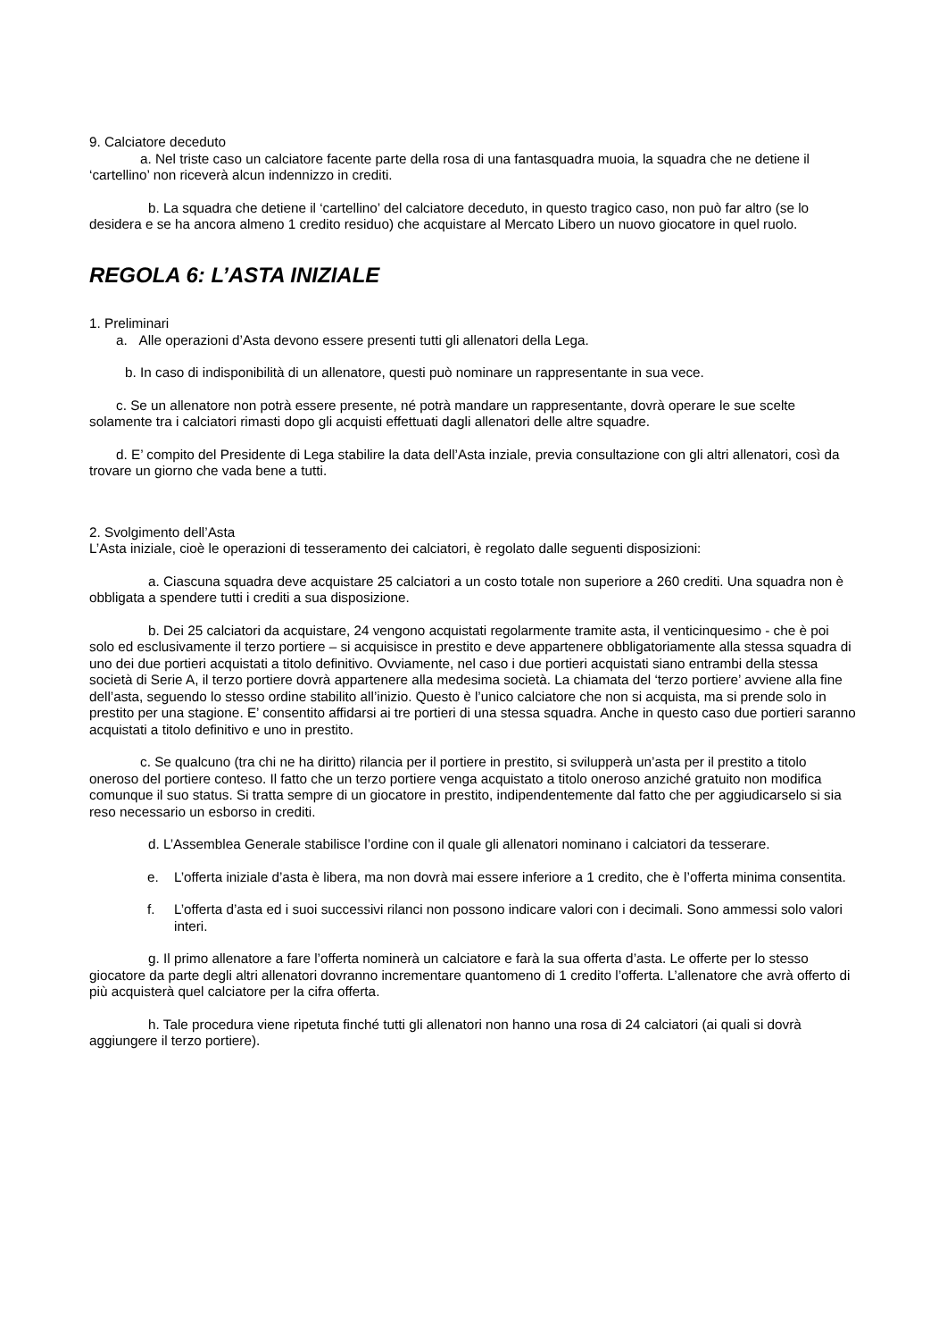9. Calciatore deceduto
a. Nel triste caso un calciatore facente parte della rosa di una fantasquadra muoia, la squadra che ne detiene il ‘cartellino’ non riceverà alcun indennizzo in crediti.
b. La squadra che detiene il ‘cartellino’ del calciatore deceduto, in questo tragico caso, non può far altro (se lo desidera e se ha ancora almeno 1 credito residuo) che acquistare al Mercato Libero un nuovo giocatore in quel ruolo.
REGOLA 6: L’ASTA INIZIALE
1. Preliminari
a. Alle operazioni d’Asta devono essere presenti tutti gli allenatori della Lega.
b. In caso di indisponibilità di un allenatore, questi può nominare un rappresentante in sua vece.
c. Se un allenatore non potrà essere presente, né potrà mandare un rappresentante, dovrà operare le sue scelte solamente tra i calciatori rimasti dopo gli acquisti effettuati dagli allenatori delle altre squadre.
d. E’ compito del Presidente di Lega stabilire la data dell’Asta inziale, previa consultazione con gli altri allenatori, così da trovare un giorno che vada bene a tutti.
2. Svolgimento dell’Asta
L’Asta iniziale, cioè le operazioni di tesseramento dei calciatori, è regolato dalle seguenti disposizioni:
a. Ciascuna squadra deve acquistare 25 calciatori a un costo totale non superiore a 260 crediti. Una squadra non è obbligata a spendere tutti i crediti a sua disposizione.
b. Dei 25 calciatori da acquistare, 24 vengono acquistati regolarmente tramite asta, il venticinquesimo - che è poi solo ed esclusivamente il terzo portiere – si acquisisce in prestito e deve appartenere obbligatoriamente alla stessa squadra di uno dei due portieri acquistati a titolo definitivo. Ovviamente, nel caso i due portieri acquistati siano entrambi della stessa società di Serie A, il terzo portiere dovrà appartenere alla medesima società. La chiamata del ‘terzo portiere’ avviene alla fine dell’asta, seguendo lo stesso ordine stabilito all’inizio. Questo è l’unico calciatore che non si acquista, ma si prende solo in prestito per una stagione. E’ consentito affidarsi ai tre portieri di una stessa squadra. Anche in questo caso due portieri saranno acquistati a titolo definitivo e uno in prestito.
c. Se qualcuno (tra chi ne ha diritto) rilancia per il portiere in prestito, si svilupperà un’asta per il prestito a titolo oneroso del portiere conteso. Il fatto che un terzo portiere venga acquistato a titolo oneroso anziché gratuito non modifica comunque il suo status. Si tratta sempre di un giocatore in prestito, indipendentemente dal fatto che per aggiudicarselo si sia reso necessario un esborso in crediti.
d. L’Assemblea Generale stabilisce l’ordine con il quale gli allenatori nominano i calciatori da tesserare.
e. L’offerta iniziale d’asta è libera, ma non dovrà mai essere inferiore a 1 credito, che è l’offerta minima consentita.
f. L’offerta d’asta ed i suoi successivi rilanci non possono indicare valori con i decimali. Sono ammessi solo valori interi.
g. Il primo allenatore a fare l’offerta nominerà un calciatore e farà la sua offerta d’asta. Le offerte per lo stesso giocatore da parte degli altri allenatori dovranno incrementare quantomeno di 1 credito l’offerta. L’allenatore che avrà offerto di più acquisterà quel calciatore per la cifra offerta.
h. Tale procedura viene ripetuta finché tutti gli allenatori non hanno una rosa di 24 calciatori (ai quali si dovrà aggiungere il terzo portiere).